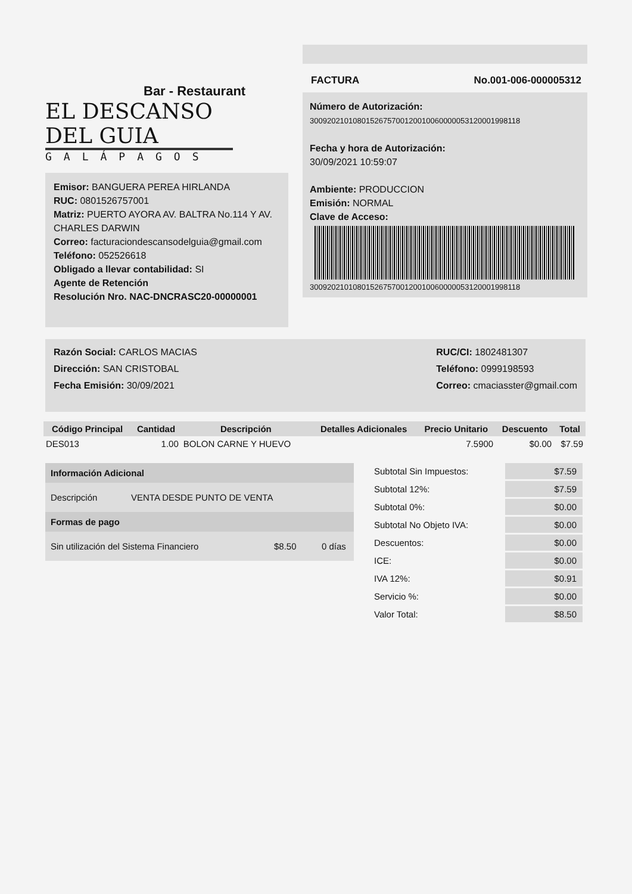Bar - Restaurant
EL DESCANSO DEL GUIA
GALÁPAGOS
Emisor: BANGUERA PEREA HIRLANDA
RUC: 0801526757001
Matriz: PUERTO AYORA AV. BALTRA No.114 Y AV. CHARLES DARWIN
Correo: facturaciondescansodelguia@gmail.com
Teléfono: 052526618
Obligado a llevar contabilidad: SI
Agente de Retención
Resolución Nro. NAC-DNCRASC20-00000001
FACTURA No.001-006-000005312
Número de Autorización:
3009202101080152675700120010060000053120001998118
Fecha y hora de Autorización:
30/09/2021 10:59:07
Ambiente: PRODUCCION
Emisión: NORMAL
Clave de Acceso:
3009202101080152675700120010060000053120001998118
Razón Social: CARLOS MACIAS
Dirección: SAN CRISTOBAL
Fecha Emisión: 30/09/2021
RUC/CI: 1802481307
Teléfono: 0999198593
Correo: cmaciasster@gmail.com
| Código Principal | Cantidad | Descripción | Detalles Adicionales | Precio Unitario | Descuento | Total |
| --- | --- | --- | --- | --- | --- | --- |
| DES013 | 1.00 | BOLON CARNE Y HUEVO | | 7.5900 | $0.00 | $7.59 |
Información Adicional
Descripción VENTA DESDE PUNTO DE VENTA
Formas de pago
Sin utilización del Sistema Financiero $8.50 0 días
| Subtotal Sin Impuestos: | $7.59 |
| Subtotal 12%: | $7.59 |
| Subtotal 0%: | $0.00 |
| Subtotal No Objeto IVA: | $0.00 |
| Descuentos: | $0.00 |
| ICE: | $0.00 |
| IVA 12%: | $0.91 |
| Servicio %: | $0.00 |
| Valor Total: | $8.50 |